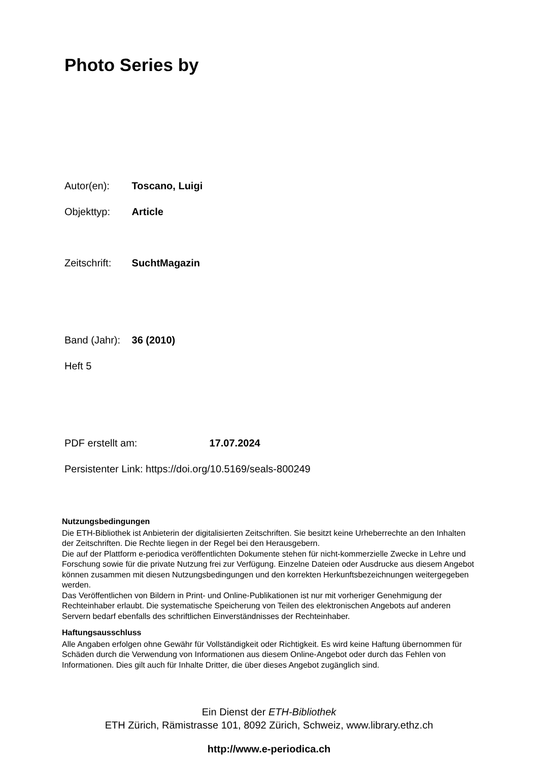Photo Series by
Autor(en): Toscano, Luigi
Objekttyp: Article
Zeitschrift: SuchtMagazin
Band (Jahr): 36 (2010)
Heft 5
PDF erstellt am: 17.07.2024
Persistenter Link: https://doi.org/10.5169/seals-800249
Nutzungsbedingungen
Die ETH-Bibliothek ist Anbieterin der digitalisierten Zeitschriften. Sie besitzt keine Urheberrechte an den Inhalten der Zeitschriften. Die Rechte liegen in der Regel bei den Herausgebern.
Die auf der Plattform e-periodica veröffentlichten Dokumente stehen für nicht-kommerzielle Zwecke in Lehre und Forschung sowie für die private Nutzung frei zur Verfügung. Einzelne Dateien oder Ausdrucke aus diesem Angebot können zusammen mit diesen Nutzungsbedingungen und den korrekten Herkunftsbezeichnungen weitergegeben werden.
Das Veröffentlichen von Bildern in Print- und Online-Publikationen ist nur mit vorheriger Genehmigung der Rechteinhaber erlaubt. Die systematische Speicherung von Teilen des elektronischen Angebots auf anderen Servern bedarf ebenfalls des schriftlichen Einverständnisses der Rechteinhaber.
Haftungsausschluss
Alle Angaben erfolgen ohne Gewähr für Vollständigkeit oder Richtigkeit. Es wird keine Haftung übernommen für Schäden durch die Verwendung von Informationen aus diesem Online-Angebot oder durch das Fehlen von Informationen. Dies gilt auch für Inhalte Dritter, die über dieses Angebot zugänglich sind.
Ein Dienst der ETH-Bibliothek
ETH Zürich, Rämistrasse 101, 8092 Zürich, Schweiz, www.library.ethz.ch
http://www.e-periodica.ch